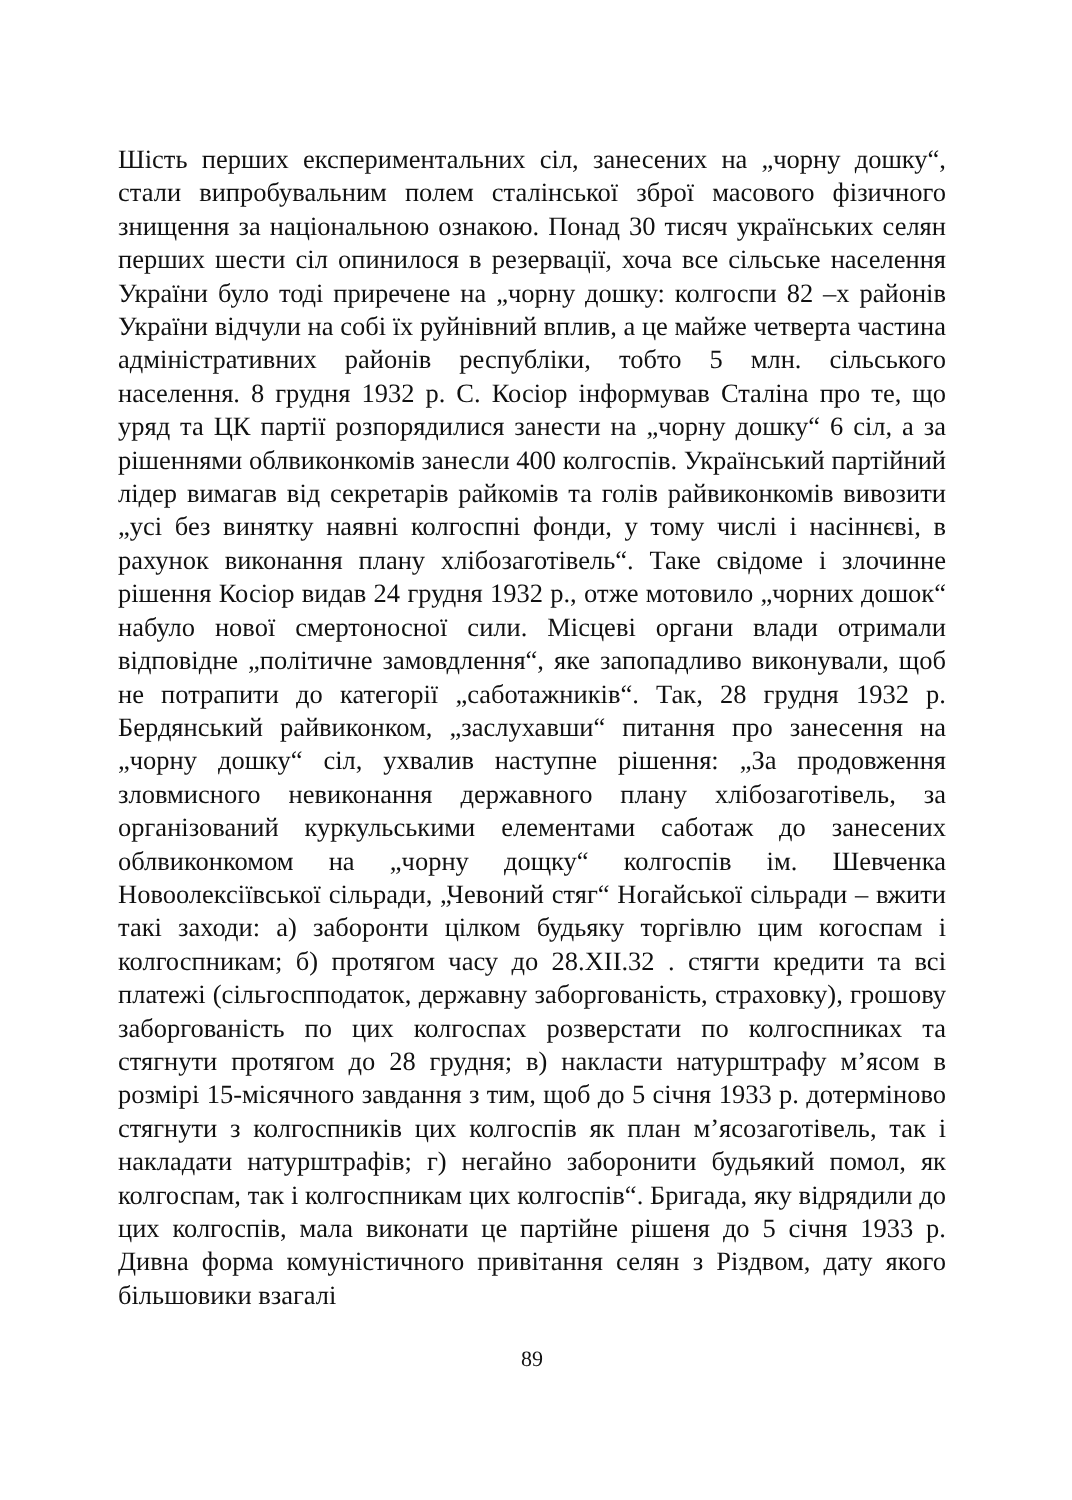Шість перших експериментальних сіл, занесених на „чорну дошку“, стали випробувальним полем сталінської зброї масового фізичного знищення за національною ознакою. Понад 30 тисяч українських селян перших шести сіл опинилося в резервації, хоча все сільське населення України було тоді приречене на „чорну дошку: колгоспи 82 –х районів України відчули на собі їх руйнівний вплив, а це майже четверта частина адміністративних районів республіки, тобто 5 млн. сільського населення. 8 грудня 1932 р. С. Косіор інформував Сталіна про те, що уряд та ЦК партії розпорядилися занести на „чорну дошку“ 6 сіл, а за рішеннями облвиконкомів занесли 400 колгоспів. Український партійний лідер вимагав від секретарів райкомів та голів райвиконкомів вивозити „усі без винятку наявні колгоспні фонди, у тому числі і насіннєві, в рахунок виконання плану хлібозаготівель“. Таке свідоме і злочинне рішення Косіор видав 24 грудня 1932 р., отже мотовило „чорних дошок“ набуло нової смертоносної сили. Місцеві органи влади отримали відповідне „політичне замовдлення“, яке запопадливо виконували, щоб не потрапити до категорії „саботажників“. Так, 28 грудня 1932 р. Бердянський райвиконком, „заслухавши“ питання про занесення на „чорну дошку“ сіл, ухвалив наступне рішення: „За продовження зловмисного невиконання державного плану хлібозаготівель, за організований куркульськими елементами саботаж до занесених облвиконкомом на „чорну дощку“ колгоспів ім. Шевченка Новоолексіївської сільради, „Чевоний стяг“ Ногайської сільради – вжити такі заходи: а) заборонти цілком будьяку торгівлю цим когоспам і колгоспникам; б) протягом часу до 28.XII.32 . стягти кредити та всі платежі (сільгоспподаток, державну заборгованість, страховку), грошову заборгованість по цих колгоспах розверстати по колгоспниках та стягнути протягом до 28 грудня; в) накласти натурштрафу м’ясом в розмірі 15-місячного завдання з тим, щоб до 5 січня 1933 р. дотерміново стягнути з колгоспників цих колгоспів як план м’ясозаготівель, так і накладати натурштрафів; г) негайно заборонити будьякий помол, як колгоспам, так і колгоспникам цих колгоспів“. Бригада, яку відрядили до цих колгоспів, мала виконати це партійне рішеня до 5 січня 1933 р. Дивна форма комуністичного привітання селян з Різдвом, дату якого більшовики взагалі
89